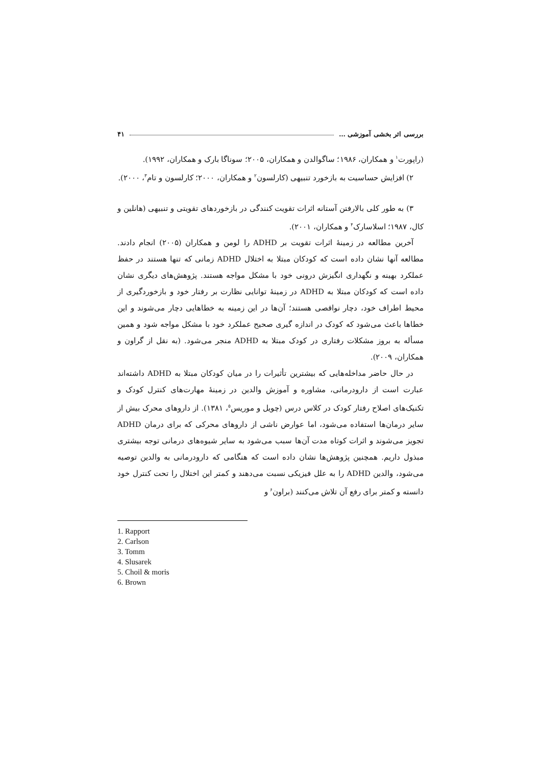بررسی اثر بخشی آموزشی … ۴۱
(راپورت<sup>۱</sup> و همکاران، ۱۹۸۶؛ ساگوالدن و همکاران، ۲۰۰۵؛ سوناگا بارک و همکاران، ۱۹۹۲).
۲) افزایش حساسیت به بازخورد تنبیهی (کارلسون<sup>۲</sup> و همکاران، ۲۰۰۰؛ کارلسون و تام<sup>۳</sup>، ۲۰۰۰).
۳) به طور کلی بالارفتن آستانه اثرات تقویت کنندگی در بازخوردهای تقویتی و تنبیهی (هانلین و کال، ۱۹۸۷؛ اسلاسارک<sup>۴</sup> و همکاران، ۲۰۰۱).
آخرین مطالعه در زمینهٔ اثرات تقویت بر ADHD را لومن و همکاران (۲۰۰۵) انجام دادند. مطالعه آنها نشان داده است که کودکان مبتلا به اختلال ADHD زمانی که تنها هستند در حفظ عملکرد بهینه و نگهداری انگیزش درونی خود با مشکل مواجه هستند. پژوهش‌های دیگری نشان داده است که کودکان مبتلا به ADHD در زمینهٔ توانایی نظارت بر رفتار خود و بازخوردگیری از محیط اطراف خود، دچار نواقصی هستند؛ آن‌ها در این زمینه به خطاهایی دچار می‌شوند و این خطاها باعث می‌شود که کودک در اندازه گیری صحیح عملکرد خود با مشکل مواجه شود و همین مسأله به بروز مشکلات رفتاری در کودک مبتلا به ADHD منجر می‌شود. (به نقل از گراون و همکاران، ۲۰۰۹).
در حال حاضر مداخله‌هایی که بیشترین تأثیرات را در میان کودکان مبتلا به ADHD داشته‌اند عبارت است از دارودرمانی، مشاوره و آموزش والدین در زمینهٔ مهارت‌های کنترل کودک و تکنیک‌های اصلاح رفتار کودک در کلاس درس (چویل و موریس<sup>۵</sup>، ۱۳۸۱). از داروهای محرک بیش از سایر درمان‌ها استفاده می‌شود، اما عوارض ناشی از داروهای محرکی که برای درمان ADHD تجویز می‌شوند و اثرات کوتاه مدت آن‌ها سبب می‌شود به سایر شیوه‌های درمانی توجه بیشتری مبذول داریم. همچنین پژوهش‌ها نشان داده است که هنگامی که دارودرمانی به والدین توصیه می‌شود، والدین ADHD را به علل فیزیکی نسبت می‌دهند و کمتر این اختلال را تحت کنترل خود دانسته و کمتر برای رفع آن تلاش می‌کنند (براون<sup>۶</sup> و
1. Rapport
2. Carlson
3. Tomm
4. Slusarek
5. Choil & moris
6. Brown